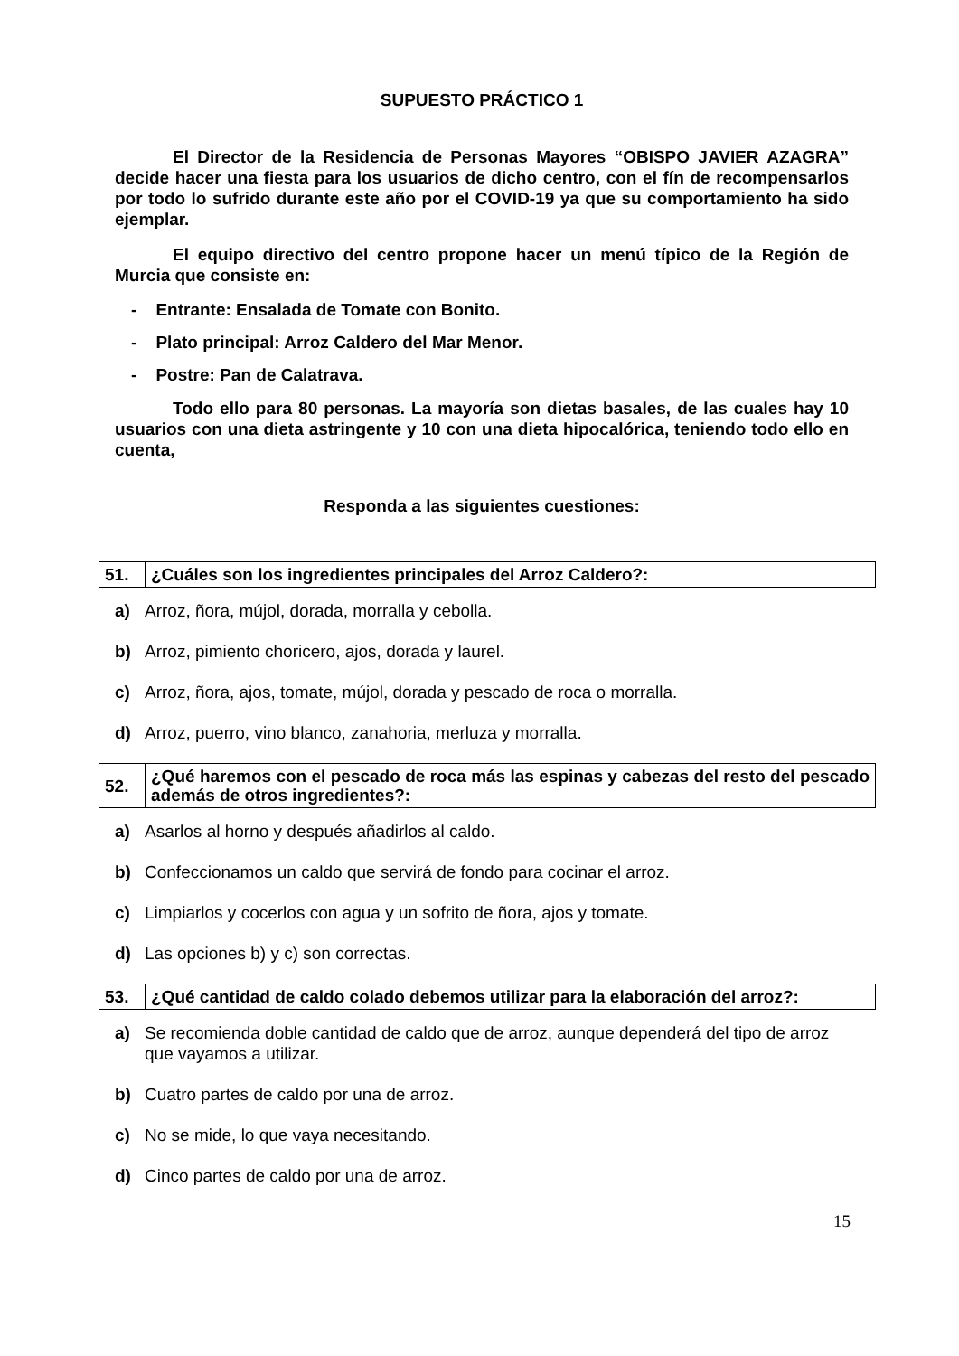SUPUESTO PRÁCTICO 1
El Director de la Residencia de Personas Mayores “OBISPO JAVIER AZAGRA” decide hacer una fiesta para los usuarios de dicho centro, con el fín de recompensarlos por todo lo sufrido durante este año por el COVID-19 ya que su comportamiento ha sido ejemplar.
El equipo directivo del centro propone hacer un menú típico de la Región de Murcia que consiste en:
- Entrante: Ensalada de Tomate con Bonito.
- Plato principal: Arroz Caldero del Mar Menor.
- Postre: Pan de Calatrava.
Todo ello para 80 personas. La mayoría son dietas basales, de las cuales hay 10 usuarios con una dieta astringente y 10 con una dieta hipocalórica, teniendo todo ello en cuenta,
Responda a las siguientes cuestiones:
| 51. | ¿Cuáles son los ingredientes principales del Arroz Caldero?: |
a) Arroz, ñora, mújol, dorada, morralla y cebolla.
b) Arroz, pimiento choricero, ajos, dorada y laurel.
c) Arroz, ñora, ajos, tomate, mújol, dorada y pescado de roca o morralla.
d) Arroz, puerro, vino blanco, zanahoria, merluza y morralla.
| 52. | ¿Qué haremos con el pescado de roca más las espinas y cabezas del resto del pescado además de otros ingredientes?: |
a) Asarlos al horno y después añadirlos al caldo.
b) Confeccionamos un caldo que servirá de fondo para cocinar el arroz.
c) Limpiarlos y cocerlos con agua y un sofrito de ñora, ajos y tomate.
d) Las opciones b) y c) son correctas.
| 53. | ¿Qué cantidad de caldo colado debemos utilizar para la elaboración del arroz?: |
a) Se recomienda doble cantidad de caldo que de arroz, aunque dependerá del tipo de arroz que vayamos a utilizar.
b) Cuatro partes de caldo por una de arroz.
c) No se mide, lo que vaya necesitando.
d) Cinco partes de caldo por una de arroz.
15